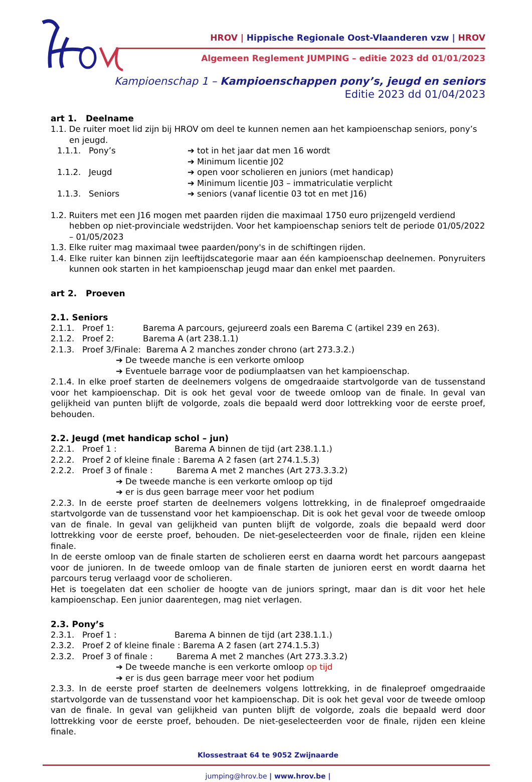HROV | Hippische Regionale Oost-Vlaanderen vzw | HROV
Algemeen Reglement JUMPING – editie 2023 dd 01/01/2023
Kampioenschap 1 – Kampioenschappen pony’s, jeugd en seniors
Editie 2023 dd 01/04/2023
art 1. Deelname
1.1. De ruiter moet lid zijn bij HROV om deel te kunnen nemen aan het kampioenschap seniors, pony’s en jeugd.
1.1.1. Pony’s ➔ tot in het jaar dat men 16 wordt
➔ Minimum licentie J02
1.1.2. Jeugd ➔ open voor scholieren en juniors (met handicap)
➔ Minimum licentie J03 – immatriculatie verplicht
1.1.3. Seniors ➔ seniors (vanaf licentie 03 tot en met J16)
1.2. Ruiters met een J16 mogen met paarden rijden die maximaal 1750 euro prijzengeld verdiend hebben op niet-provinciale wedstrijden. Voor het kampioenschap seniors telt de periode 01/05/2022 – 01/05/2023
1.3. Elke ruiter mag maximaal twee paarden/pony's in de schiftingen rijden.
1.4. Elke ruiter kan binnen zijn leeftijdscategorie maar aan één kampioenschap deelnemen. Ponyruiters kunnen ook starten in het kampioenschap jeugd maar dan enkel met paarden.
art 2. Proeven
2.1. Seniors
2.1.1. Proef 1: Barema A parcours, gejureerd zoals een Barema C (artikel 239 en 263).
2.1.2. Proef 2: Barema A (art 238.1.1)
2.1.3. Proef 3/Finale: Barema A 2 manches zonder chrono (art 273.3.2.)
➔ De tweede manche is een verkorte omloop
➔ Eventuele barrage voor de podiumplaatsen van het kampioenschap.
2.1.4. In elke proef starten de deelnemers volgens de omgedraaide startvolgorde van de tussenstand voor het kampioenschap. Dit is ook het geval voor de tweede omloop van de finale. In geval van gelijkheid van punten blijft de volgorde, zoals die bepaald werd door lottrekking voor de eerste proef, behouden.
2.2. Jeugd (met handicap schol – jun)
2.2.1. Proef 1 : Barema A binnen de tijd (art 238.1.1.)
2.2.2. Proef 2 of kleine finale : Barema A 2 fasen (art 274.1.5.3)
2.2.2. Proef 3 of finale : Barema A met 2 manches (Art 273.3.3.2)
➔ De tweede manche is een verkorte omloop op tijd
➔ er is dus geen barrage meer voor het podium
2.2.3. In de eerste proef starten de deelnemers volgens lottrekking, in de finaleproef omgedraaide startvolgorde van de tussenstand voor het kampioenschap. Dit is ook het geval voor de tweede omloop van de finale. In geval van gelijkheid van punten blijft de volgorde, zoals die bepaald werd door lottrekking voor de eerste proef, behouden. De niet-geselecteerden voor de finale, rijden een kleine finale.
In de eerste omloop van de finale starten de scholieren eerst en daarna wordt het parcours aangepast voor de junioren. In de tweede omloop van de finale starten de junioren eerst en wordt daarna het parcours terug verlaagd voor de scholieren.
Het is toegelaten dat een scholier de hoogte van de juniors springt, maar dan is dit voor het hele kampioenschap. Een junior daarentegen, mag niet verlagen.
2.3. Pony’s
2.3.1. Proef 1 : Barema A binnen de tijd (art 238.1.1.)
2.3.2. Proef 2 of kleine finale : Barema A 2 fasen (art 274.1.5.3)
2.3.2. Proef 3 of finale : Barema A met 2 manches (Art 273.3.3.2)
➔ De tweede manche is een verkorte omloop op tijd
➔ er is dus geen barrage meer voor het podium
2.3.3. In de eerste proef starten de deelnemers volgens lottrekking, in de finaleproef omgedraaide startvolgorde van de tussenstand voor het kampioenschap. Dit is ook het geval voor de tweede omloop van de finale. In geval van gelijkheid van punten blijft de volgorde, zoals die bepaald werd door lottrekking voor de eerste proef, behouden. De niet-geselecteerden voor de finale, rijden een kleine finale.
Klossestraat 64 te 9052 Zwijnaarde
jumping@hrov.be | www.hrov.be |